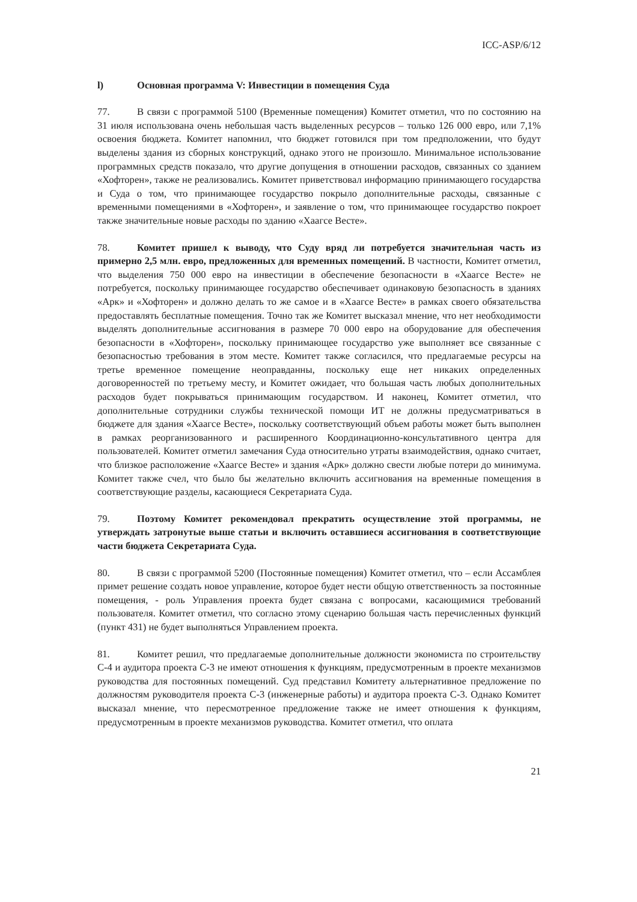ICC-ASP/6/12
l) Основная программа V: Инвестиции в помещения Суда
77. В связи с программой 5100 (Временные помещения) Комитет отметил, что по состоянию на 31 июля использована очень небольшая часть выделенных ресурсов – только 126 000 евро, или 7,1% освоения бюджета. Комитет напомнил, что бюджет готовился при том предположении, что будут выделены здания из сборных конструкций, однако этого не произошло. Минимальное использование программных средств показало, что другие допущения в отношении расходов, связанных со зданием «Хофторен», также не реализовались. Комитет приветствовал информацию принимающего государства и Суда о том, что принимающее государство покрыло дополнительные расходы, связанные с временными помещениями в «Хофторен», и заявление о том, что принимающее государство покроет также значительные новые расходы по зданию «Хаагсе Весте».
78. Комитет пришел к выводу, что Суду вряд ли потребуется значительная часть из примерно 2,5 млн. евро, предложенных для временных помещений. В частности, Комитет отметил, что выделения 750 000 евро на инвестиции в обеспечение безопасности в «Хаагсе Весте» не потребуется, поскольку принимающее государство обеспечивает одинаковую безопасность в зданиях «Арк» и «Хофторен» и должно делать то же самое и в «Хаагсе Весте» в рамках своего обязательства предоставлять бесплатные помещения. Точно так же Комитет высказал мнение, что нет необходимости выделять дополнительные ассигнования в размере 70 000 евро на оборудование для обеспечения безопасности в «Хофторен», поскольку принимающее государство уже выполняет все связанные с безопасностью требования в этом месте. Комитет также согласился, что предлагаемые ресурсы на третье временное помещение неоправданны, поскольку еще нет никаких определенных договоренностей по третьему месту, и Комитет ожидает, что большая часть любых дополнительных расходов будет покрываться принимающим государством. И наконец, Комитет отметил, что дополнительные сотрудники службы технической помощи ИТ не должны предусматриваться в бюджете для здания «Хаагсе Весте», поскольку соответствующий объем работы может быть выполнен в рамках реорганизованного и расширенного Координационно-консультативного центра для пользователей. Комитет отметил замечания Суда относительно утраты взаимодействия, однако считает, что близкое расположение «Хаагсе Весте» и здания «Арк» должно свести любые потери до минимума. Комитет также счел, что было бы желательно включить ассигнования на временные помещения в соответствующие разделы, касающиеся Секретариата Суда.
79. Поэтому Комитет рекомендовал прекратить осуществление этой программы, не утверждать затронутые выше статьи и включить оставшиеся ассигнования в соответствующие части бюджета Секретариата Суда.
80. В связи с программой 5200 (Постоянные помещения) Комитет отметил, что – если Ассамблея примет решение создать новое управление, которое будет нести общую ответственность за постоянные помещения, - роль Управления проекта будет связана с вопросами, касающимися требований пользователя. Комитет отметил, что согласно этому сценарию большая часть перечисленных функций (пункт 431) не будет выполняться Управлением проекта.
81. Комитет решил, что предлагаемые дополнительные должности экономиста по строительству С-4 и аудитора проекта С-3 не имеют отношения к функциям, предусмотренным в проекте механизмов руководства для постоянных помещений. Суд представил Комитету альтернативное предложение по должностям руководителя проекта С-3 (инженерные работы) и аудитора проекта С-3. Однако Комитет высказал мнение, что пересмотренное предложение также не имеет отношения к функциям, предусмотренным в проекте механизмов руководства. Комитет отметил, что оплата
21